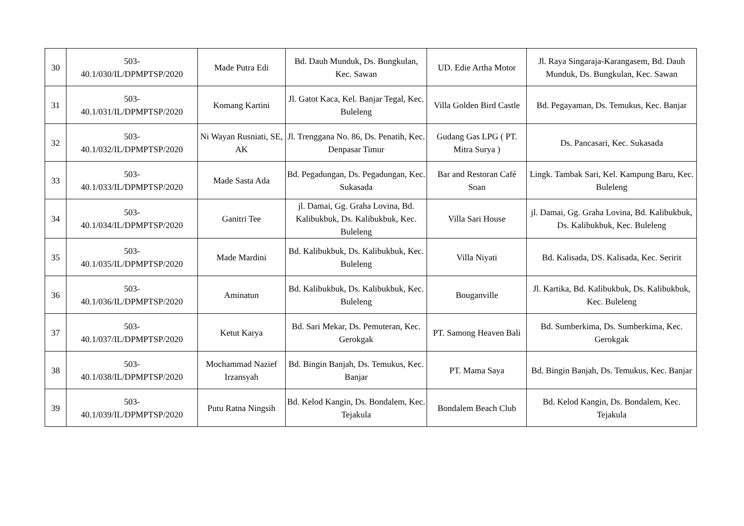| 30 | 503- 40.1/030/IL/DPMPTSP/2020 | Made Putra Edi | Bd. Dauh Munduk, Ds. Bungkulan, Kec. Sawan | UD. Edie Artha Motor | Jl. Raya Singaraja-Karangasem, Bd. Dauh Munduk, Ds. Bungkulan, Kec. Sawan |
| 31 | 503- 40.1/031/IL/DPMPTSP/2020 | Komang Kartini | Jl. Gatot Kaca, Kel. Banjar Tegal, Kec. Buleleng | Villa Golden Bird Castle | Bd. Pegayaman, Ds. Temukus, Kec. Banjar |
| 32 | 503- 40.1/032/IL/DPMPTSP/2020 | Ni Wayan Rusniati, SE, AK | Jl. Trenggana No. 86, Ds. Penatih, Kec. Denpasar Timur | Gudang Gas LPG ( PT. Mitra Surya ) | Ds. Pancasari, Kec. Sukasada |
| 33 | 503- 40.1/033/IL/DPMPTSP/2020 | Made Sasta Ada | Bd. Pegadungan, Ds. Pegadungan, Kec. Sukasada | Bar and Restoran Café Soan | Lingk. Tambak Sari, Kel. Kampung Baru, Kec. Buleleng |
| 34 | 503- 40.1/034/IL/DPMPTSP/2020 | Ganitri Tee | jl. Damai, Gg. Graha Lovina, Bd. Kalibukbuk, Ds. Kalibukbuk, Kec. Buleleng | Villa Sari House | jl. Damai, Gg. Graha Lovina, Bd. Kalibukbuk, Ds. Kalibukbuk, Kec. Buleleng |
| 35 | 503- 40.1/035/IL/DPMPTSP/2020 | Made Mardini | Bd. Kalibukbuk, Ds. Kalibukbuk, Kec. Buleleng | Villa Niyati | Bd. Kalisada, DS. Kalisada, Kec. Seririt |
| 36 | 503- 40.1/036/IL/DPMPTSP/2020 | Aminatun | Bd. Kalibukbuk, Ds. Kalibukbuk, Kec. Buleleng | Bouganville | Jl. Kartika, Bd. Kalibukbuk, Ds. Kalibukbuk, Kec. Buleleng |
| 37 | 503- 40.1/037/IL/DPMPTSP/2020 | Ketut Karya | Bd. Sari Mekar, Ds. Pemuteran, Kec. Gerokgak | PT. Samong Heaven Bali | Bd. Sumberkima, Ds. Sumberkima, Kec. Gerokgak |
| 38 | 503- 40.1/038/IL/DPMPTSP/2020 | Mochammad Nazief Irzansyah | Bd. Bingin Banjah, Ds. Temukus, Kec. Banjar | PT. Mama Saya | Bd. Bingin Banjah, Ds. Temukus, Kec. Banjar |
| 39 | 503- 40.1/039/IL/DPMPTSP/2020 | Putu Ratna Ningsih | Bd. Kelod Kangin, Ds. Bondalem, Kec. Tejakula | Bondalem Beach Club | Bd. Kelod Kangin, Ds. Bondalem, Kec. Tejakula |